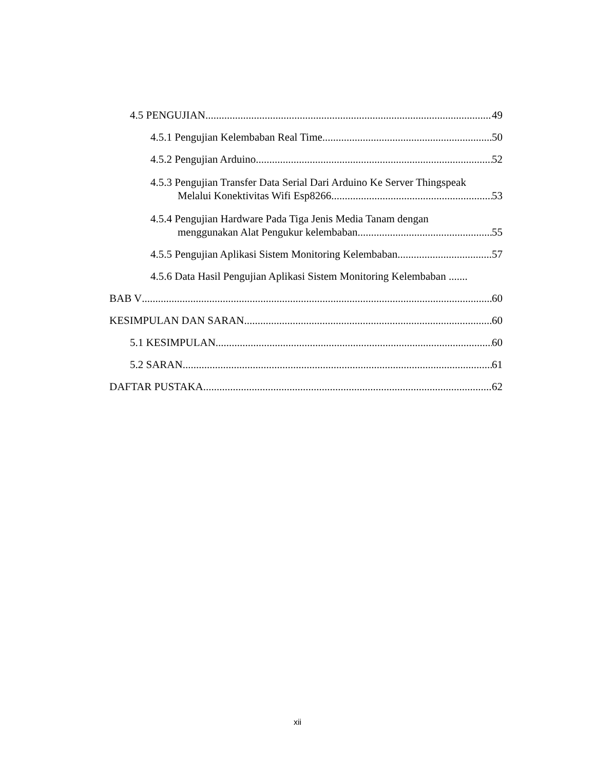4.5 PENGUJIAN 49
4.5.1 Pengujian Kelembaban Real Time 50
4.5.2 Pengujian Arduino 52
4.5.3 Pengujian Transfer Data Serial Dari Arduino Ke Server Thingspeak
Melalui Konektivitas Wifi Esp8266 53
4.5.4 Pengujian Hardware Pada Tiga Jenis Media Tanam dengan
menggunakan Alat Pengukur kelembaban 55
4.5.5 Pengujian Aplikasi Sistem Monitoring Kelembaban 57
4.5.6 Data Hasil Pengujian Aplikasi Sistem Monitoring Kelembaban .......
BAB V 60
KESIMPULAN DAN SARAN 60
5.1 KESIMPULAN 60
5.2 SARAN 61
DAFTAR PUSTAKA 62
xii